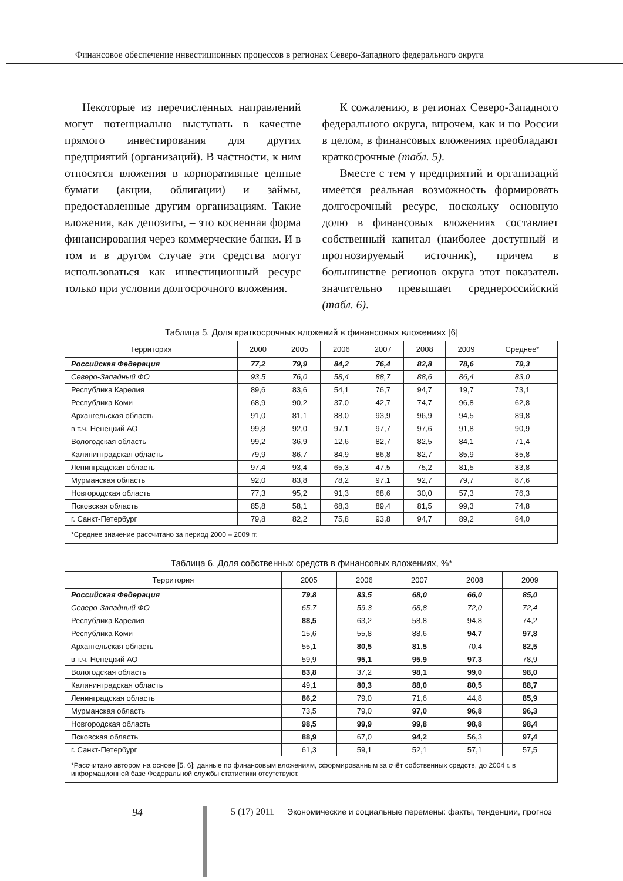Финансовое обеспечение инвестиционных процессов в регионах Северо-Западного федерального округа
Некоторые из перечисленных направлений могут потенциально выступать в качестве прямого инвестирования для других предприятий (организаций). В частности, к ним относятся вложения в корпоративные ценные бумаги (акции, облигации) и займы, предоставленные другим организациям. Такие вложения, как депозиты, – это косвенная форма финансирования через коммерческие банки. И в том и в другом случае эти средства могут использоваться как инвестиционный ресурс только при условии долгосрочного вложения.
К сожалению, в регионах Северо-Западного федерального округа, впрочем, как и по России в целом, в финансовых вложениях преобладают краткосрочные (табл. 5).
Вместе с тем у предприятий и организаций имеется реальная возможность формировать долгосрочный ресурс, поскольку основную долю в финансовых вложениях составляет собственный капитал (наиболее доступный и прогнозируемый источник), причем в большинстве регионов округа этот показатель значительно превышает среднероссийский (табл. 6).
Таблица 5. Доля краткосрочных вложений в финансовых вложениях [6]
| Территория | 2000 | 2005 | 2006 | 2007 | 2008 | 2009 | Среднее* |
| --- | --- | --- | --- | --- | --- | --- | --- |
| Российская Федерация | 77,2 | 79,9 | 84,2 | 76,4 | 82,8 | 78,6 | 79,3 |
| Северо-Западный ФО | 93,5 | 76,0 | 58,4 | 88,7 | 88,6 | 86,4 | 83,0 |
| Республика Карелия | 89,6 | 83,6 | 54,1 | 76,7 | 94,7 | 19,7 | 73,1 |
| Республика Коми | 68,9 | 90,2 | 37,0 | 42,7 | 74,7 | 96,8 | 62,8 |
| Архангельская область | 91,0 | 81,1 | 88,0 | 93,9 | 96,9 | 94,5 | 89,8 |
| в т.ч. Ненецкий АО | 99,8 | 92,0 | 97,1 | 97,7 | 97,6 | 91,8 | 90,9 |
| Вологодская область | 99,2 | 36,9 | 12,6 | 82,7 | 82,5 | 84,1 | 71,4 |
| Калининградская область | 79,9 | 86,7 | 84,9 | 86,8 | 82,7 | 85,9 | 85,8 |
| Ленинградская область | 97,4 | 93,4 | 65,3 | 47,5 | 75,2 | 81,5 | 83,8 |
| Мурманская область | 92,0 | 83,8 | 78,2 | 97,1 | 92,7 | 79,7 | 87,6 |
| Новгородская область | 77,3 | 95,2 | 91,3 | 68,6 | 30,0 | 57,3 | 76,3 |
| Псковская область | 85,8 | 58,1 | 68,3 | 89,4 | 81,5 | 99,3 | 74,8 |
| г. Санкт-Петербург | 79,8 | 82,2 | 75,8 | 93,8 | 94,7 | 89,2 | 84,0 |
| *Среднее значение рассчитано за период 2000 – 2009 гг. | | | | | | | |
Таблица 6. Доля собственных средств в финансовых вложениях, %*
| Территория | 2005 | 2006 | 2007 | 2008 | 2009 |
| --- | --- | --- | --- | --- | --- |
| Российская Федерация | 79,8 | 83,5 | 68,0 | 66,0 | 85,0 |
| Северо-Западный ФО | 65,7 | 59,3 | 68,8 | 72,0 | 72,4 |
| Республика Карелия | 88,5 | 63,2 | 58,8 | 94,8 | 74,2 |
| Республика Коми | 15,6 | 55,8 | 88,6 | 94,7 | 97,8 |
| Архангельская область | 55,1 | 80,5 | 81,5 | 70,4 | 82,5 |
| в т.ч. Ненецкий АО | 59,9 | 95,1 | 95,9 | 97,3 | 78,9 |
| Вологодская область | 83,8 | 37,2 | 98,1 | 99,0 | 98,0 |
| Калининградская область | 49,1 | 80,3 | 88,0 | 80,5 | 88,7 |
| Ленинградская область | 86,2 | 79,0 | 71,6 | 44,8 | 85,9 |
| Мурманская область | 73,5 | 79,0 | 97,0 | 96,8 | 96,3 |
| Новгородская область | 98,5 | 99,9 | 99,8 | 98,8 | 98,4 |
| Псковская область | 88,9 | 67,0 | 94,2 | 56,3 | 97,4 |
| г. Санкт-Петербург | 61,3 | 59,1 | 52,1 | 57,1 | 57,5 |
| *Рассчитано автором на основе [5, 6]; данные по финансовым вложениям, сформированным за счёт собственных средств, до 2004 г. в информационной базе Федеральной службы статистики отсутствуют. | | | | | |
94 5 (17) 2011 Экономические и социальные перемены: факты, тенденции, прогноз